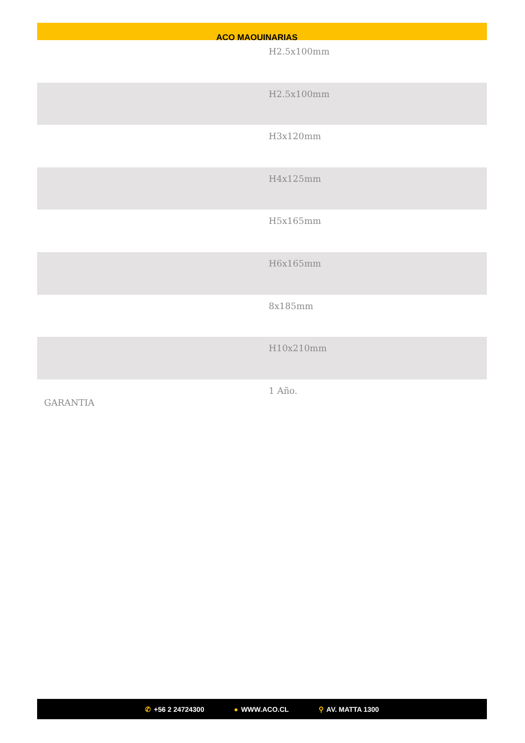ACO MAQUINARIAS
| | H2.5x100mm |
| | H2.5x100mm |
| | H3x120mm |
| | H4x125mm |
| | H5x165mm |
| | H6x165mm |
| | 8x185mm |
| | H10x210mm |
| GARANTIA | 1 Año. |
✆ +56 2 24724300 ● WWW.ACO.CL ⚲ AV. MATTA 1300